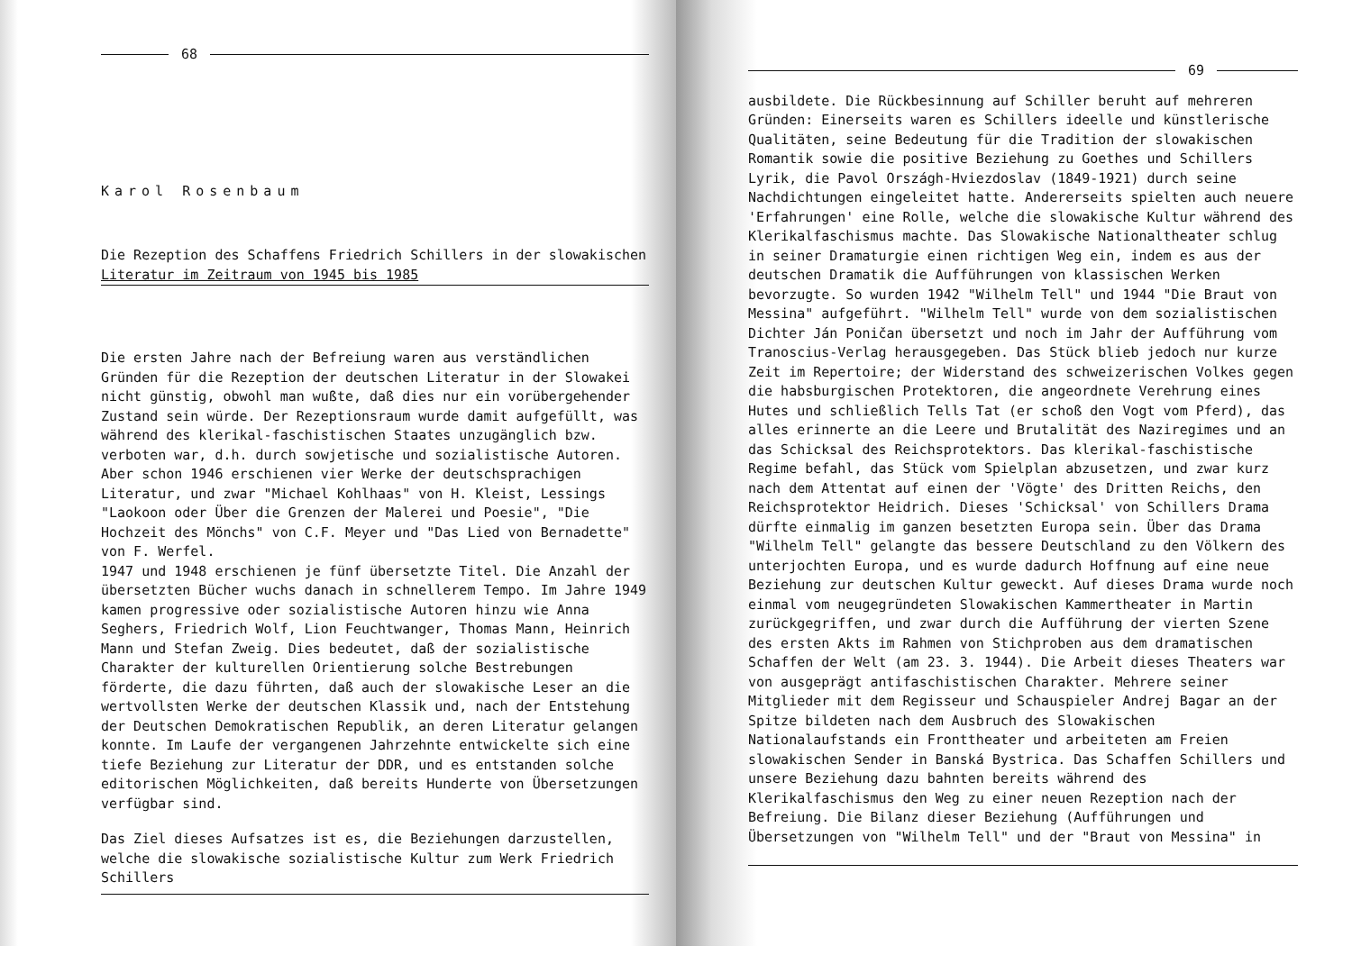68
Karol Rosenbaum
Die Rezeption des Schaffens Friedrich Schillers in der slowakischen
Literatur im Zeitraum von 1945 bis 1985
Die ersten Jahre nach der Befreiung waren aus verständlichen Gründen für die Rezeption der deutschen Literatur in der Slowakei nicht günstig, obwohl man wußte, daß dies nur ein vorübergehender Zustand sein würde. Der Rezeptionsraum wurde damit aufgefüllt, was während des klerikal-faschistischen Staates unzugänglich bzw. verboten war, d.h. durch sowjetische und sozialistische Autoren. Aber schon 1946 erschienen vier Werke der deutschsprachigen Literatur, und zwar "Michael Kohlhaas" von H. Kleist, Lessings "Laokoon oder Über die Grenzen der Malerei und Poesie", "Die Hochzeit des Mönchs" von C.F. Meyer und "Das Lied von Bernadette" von F. Werfel.
1947 und 1948 erschienen je fünf übersetzte Titel. Die Anzahl der übersetzten Bücher wuchs danach in schnellerem Tempo. Im Jahre 1949 kamen progressive oder sozialistische Autoren hinzu wie Anna Seghers, Friedrich Wolf, Lion Feuchtwanger, Thomas Mann, Heinrich Mann und Stefan Zweig. Dies bedeutet, daß der sozialistische Charakter der kulturellen Orientierung solche Bestrebungen förderte, die dazu führten, daß auch der slowakische Leser an die wertvollsten Werke der deutschen Klassik und, nach der Entstehung der Deutschen Demokratischen Republik, an deren Literatur gelangen konnte. Im Laufe der vergangenen Jahrzehnte entwickelte sich eine tiefe Beziehung zur Literatur der DDR, und es entstanden solche editorischen Möglichkeiten, daß bereits Hunderte von Übersetzungen verfügbar sind.
Das Ziel dieses Aufsatzes ist es, die Beziehungen darzustellen, welche die slowakische sozialistische Kultur zum Werk Friedrich Schillers
69
ausbildete. Die Rückbesinnung auf Schiller beruht auf mehreren Gründen: Einerseits waren es Schillers ideelle und künstlerische Qualitäten, seine Bedeutung für die Tradition der slowakischen Romantik sowie die positive Beziehung zu Goethes und Schillers Lyrik, die Pavol Országh-Hviezdoslav (1849-1921) durch seine Nachdichtungen eingeleitet hatte. Andererseits spielten auch neuere 'Erfahrungen' eine Rolle, welche die slowakische Kultur während des Klerikalfaschismus machte. Das Slowakische Nationaltheater schlug in seiner Dramaturgie einen richtigen Weg ein, indem es aus der deutschen Dramatik die Aufführungen von klassischen Werken bevorzugte. So wurden 1942 "Wilhelm Tell" und 1944 "Die Braut von Messina" aufgeführt. "Wilhelm Tell" wurde von dem sozialistischen Dichter Ján Poničan übersetzt und noch im Jahr der Aufführung vom Tranoscius-Verlag herausgegeben. Das Stück blieb jedoch nur kurze Zeit im Repertoire; der Widerstand des schweizerischen Volkes gegen die habsburgischen Protektoren, die angeordnete Verehrung eines Hutes und schließlich Tells Tat (er schoß den Vogt vom Pferd), das alles erinnerte an die Leere und Brutalität des Naziregimes und an das Schicksal des Reichsprotektors. Das klerikal-faschistische Regime befahl, das Stück vom Spielplan abzusetzen, und zwar kurz nach dem Attentat auf einen der 'Vögte' des Dritten Reichs, den Reichsprotektor Heidrich. Dieses 'Schicksal' von Schillers Drama dürfte einmalig im ganzen besetzten Europa sein. Über das Drama "Wilhelm Tell" gelangte das bessere Deutschland zu den Völkern des unterjochten Europa, und es wurde dadurch Hoffnung auf eine neue Beziehung zur deutschen Kultur geweckt. Auf dieses Drama wurde noch einmal vom neugegründeten Slowakischen Kammertheater in Martin zurückgegriffen, und zwar durch die Aufführung der vierten Szene des ersten Akts im Rahmen von Stichproben aus dem dramatischen Schaffen der Welt (am 23. 3. 1944). Die Arbeit dieses Theaters war von ausgeprägt antifaschistischen Charakter. Mehrere seiner Mitglieder mit dem Regisseur und Schauspieler Andrej Bagar an der Spitze bildeten nach dem Ausbruch des Slowakischen Nationalaufstands ein Fronttheater und arbeiteten am Freien slowakischen Sender in Banská Bystrica. Das Schaffen Schillers und unsere Beziehung dazu bahnten bereits während des Klerikalfaschismus den Weg zu einer neuen Rezeption nach der Befreiung. Die Bilanz dieser Beziehung (Aufführungen und Übersetzungen von "Wilhelm Tell" und der "Braut von Messina" in